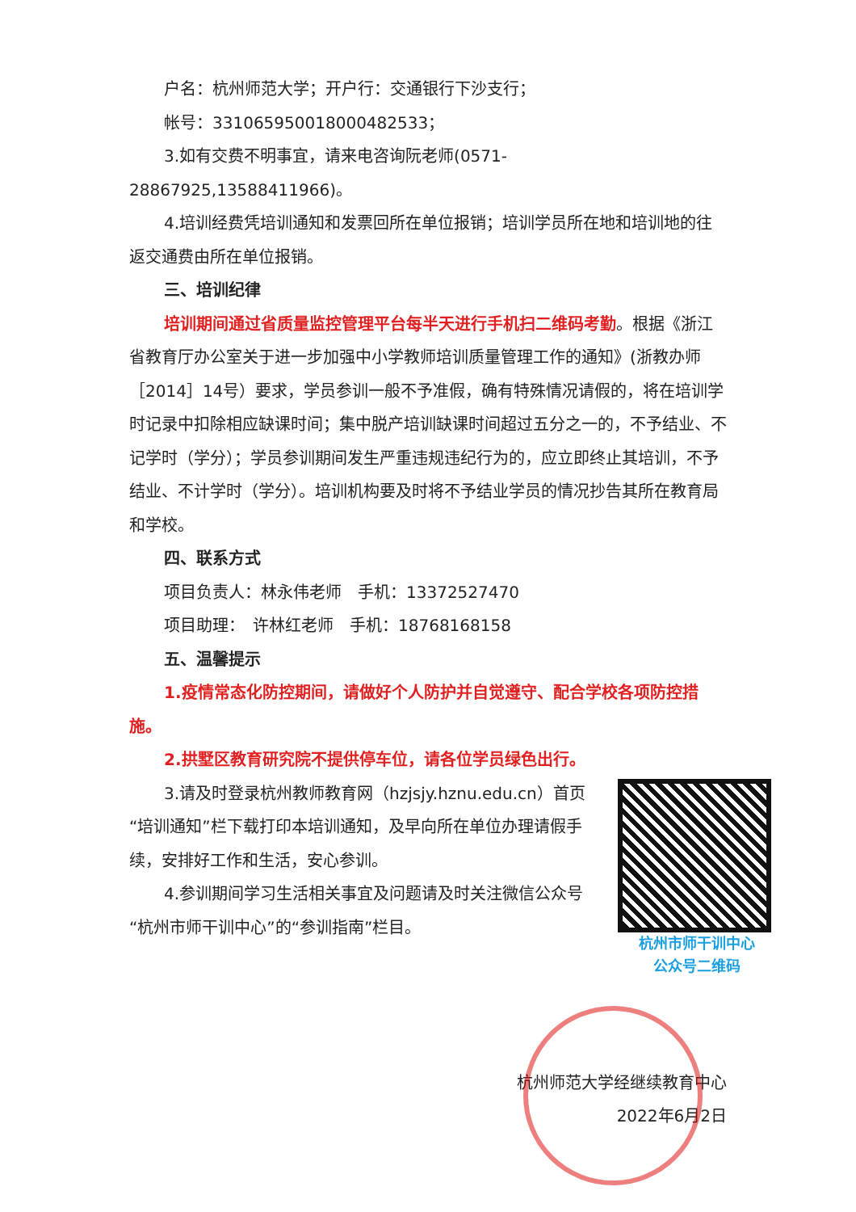户名：杭州师范大学；开户行：交通银行下沙支行；
帐号：331065950018000482533；
3.如有交费不明事宜，请来电咨询阮老师(0571-28867925,13588411966)。
4.培训经费凭培训通知和发票回所在单位报销；培训学员所在地和培训地的往返交通费由所在单位报销。
三、培训纪律
培训期间通过省质量监控管理平台每半天进行手机扫二维码考勤。根据《浙江省教育厅办公室关于进一步加强中小学教师培训质量管理工作的通知》(浙教办师［2014］14号）要求，学员参训一般不予准假，确有特殊情况请假的，将在培训学时记录中扣除相应缺课时间；集中脱产培训缺课时间超过五分之一的，不予结业、不记学时（学分）；学员参训期间发生严重违规违纪行为的，应立即终止其培训，不予结业、不计学时（学分）。培训机构要及时将不予结业学员的情况抄告其所在教育局和学校。
四、联系方式
项目负责人：林永伟老师　手机：13372527470
项目助理：　许林红老师　手机：18768168158
五、温馨提示
1.疫情常态化防控期间，请做好个人防护并自觉遵守、配合学校各项防控措施。
2.拱墅区教育研究院不提供停车位，请各位学员绿色出行。
杭州市师干训中心
公众号二维码
3.请及时登录杭州教师教育网（hzjsjy.hznu.edu.cn）首页“培训通知”栏下载打印本培训通知，及早向所在单位办理请假手续，安排好工作和生活，安心参训。
4.参训期间学习生活相关事宜及问题请及时关注微信公众号“杭州市师干训中心”的“参训指南”栏目。
杭州师范大学经继续教育中心
2022年6月2日